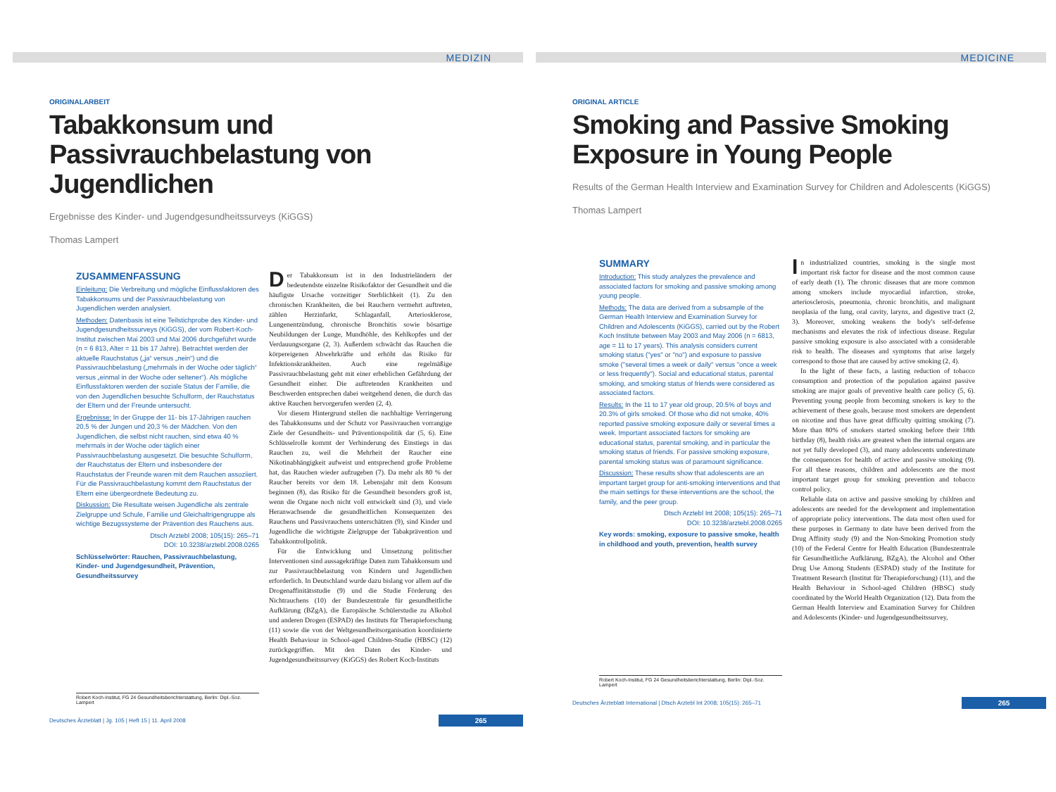MEDIZIN
ORIGINALARBEIT
Tabakkonsum und Passivrauchbelastung von Jugendlichen
Ergebnisse des Kinder- und Jugendgesundheitssurveys (KiGGS)
Thomas Lampert
ZUSAMMENFASSUNG
Einleitung: Die Verbreitung und mögliche Einflussfaktoren des Tabakkonsums und der Passivrauchbelastung von Jugendlichen werden analysiert.
Methoden: Datenbasis ist eine Teilstichprobe des Kinder- und Jugendgesundheitssurveys (KiGGS), der vom Robert-Koch-Institut zwischen Mai 2003 und Mai 2006 durchgeführt wurde (n = 6 813, Alter = 11 bis 17 Jahre). Betrachtet werden der aktuelle Rauchstatus („ja“ versus „nein“) und die Passivrauchbelastung („mehrmals in der Woche oder täglich“ versus „einmal in der Woche oder seltener“). Als mögliche Einflussfaktoren werden der soziale Status der Familie, die von den Jugendlichen besuchte Schulform, der Rauchstatus der Eltern und der Freunde untersucht.
Ergebnisse: In der Gruppe der 11- bis 17-Jährigen rauchen 20,5 % der Jungen und 20,3 % der Mädchen. Von den Jugendlichen, die selbst nicht rauchen, sind etwa 40 % mehrmals in der Woche oder täglich einer Passivrauchbelastung ausgesetzt. Die besuchte Schulform, der Rauchstatus der Eltern und insbesondere der Rauchstatus der Freunde waren mit dem Rauchen assoziiert. Für die Passivrauchbelastung kommt dem Rauchstatus der Eltern eine übergeordnete Bedeutung zu.
Diskussion: Die Resultate weisen Jugendliche als zentrale Zielgruppe und Schule, Familie und Gleichaltrigengruppe als wichtige Bezugssysteme der Prävention des Rauchens aus.
Dtsch Arztebl 2008; 105(15): 265–71
DOI: 10.3238/arztebl.2008.0265
Schlüsselwörter: Rauchen, Passivrauchbelastung, Kinder- und Jugendgesundheit, Prävention, Gesundheitssurvey
Robert Koch-Institut, FG 24 Gesundheitsberichterstattung, Berlin: Dipl.-Soz. Lampert
Der Tabakkonsum ist in den Industrieländern der bedeutendste einzelne Risikofaktor der Gesundheit und die häufigste Ursache vorzeitiger Sterblichkeit (1). Zu den chronischen Krankheiten, die bei Rauchern vermehrt auftreten, zählen Herzinfarkt, Schlaganfall, Arteriosklerose, Lungenentzündung, chronische Bronchitis sowie bösartige Neubildungen der Lunge, Mundhöhle, des Kehlkopfes und der Verdauungsorgane (2, 3). Außerdem schwächt das Rauchen die körpereigenen Abwehrkräfte und erhöht das Risiko für Infektionskrankheiten. Auch eine regelmäßige Passivrauchbelastung geht mit einer erheblichen Gefährdung der Gesundheit einher. Die auftretenden Krankheiten und Beschwerden entsprechen dabei weitgehend denen, die durch das aktive Rauchen hervorgerufen werden (2, 4).
Vor diesem Hintergrund stellen die nachhaltige Verringerung des Tabakkonsums und der Schutz vor Passivrauchen vorrangige Ziele der Gesundheits- und Präventionspolitik dar (5, 6). Eine Schlüsselrolle kommt der Verhinderung des Einstiegs in das Rauchen zu, weil die Mehrheit der Raucher eine Nikotinabhängigkeit aufweist und entsprechend große Probleme hat, das Rauchen wieder aufzugeben (7). Da mehr als 80 % der Raucher bereits vor dem 18. Lebensjahr mit dem Konsum beginnen (8), das Risiko für die Gesundheit besonders groß ist, wenn die Organe noch nicht voll entwickelt sind (3), und viele Heranwachsende die gesundheitlichen Konsequenzen des Rauchens und Passivrauchens unterschätzen (9), sind Kinder und Jugendliche die wichtigste Zielgruppe der Tabakprävention und Tabakkontrollpolitik.
Für die Entwicklung und Umsetzung politischer Interventionen sind aussagekräftige Daten zum Tabakkonsum und zur Passivrauchbelastung von Kindern und Jugendlichen erforderlich. In Deutschland wurde dazu bislang vor allem auf die Drogenaffinitätsstudie (9) und die Studie Förderung des Nichtrauchens (10) der Bundeszentrale für gesundheitliche Aufklärung (BZgA), die Europäische Schülerstudie zu Alkohol und anderen Drogen (ESPAD) des Instituts für Therapieforschung (11) sowie die von der Weltgesundheitsorganisation koordinierte Health Behaviour in School-aged Children-Studie (HBSC) (12) zurückgegriffen. Mit den Daten des Kinder- und Jugendgesundheitssurvey (KiGGS) des Robert Koch-Instituts
Deutsches Ärzteblatt | Jg. 105 | Heft 15 | 11. April 2008 265
MEDICINE
ORIGINAL ARTICLE
Smoking and Passive Smoking Exposure in Young People
Results of the German Health Interview and Examination Survey for Children and Adolescents (KiGGS)
Thomas Lampert
SUMMARY
Introduction: This study analyzes the prevalence and associated factors for smoking and passive smoking among young people.
Methods: The data are derived from a subsample of the German Health Interview and Examination Survey for Children and Adolescents (KiGGS), carried out by the Robert Koch Institute between May 2003 and May 2006 (n = 6813, age = 11 to 17 years). This analysis considers current smoking status ("yes" or "no") and exposure to passive smoke ("several times a week or daily" versus "once a week or less frequently"). Social and educational status, parental smoking, and smoking status of friends were considered as associated factors.
Results: In the 11 to 17 year old group, 20.5% of boys and 20.3% of girls smoked. Of those who did not smoke, 40% reported passive smoking exposure daily or several times a week. Important associated factors for smoking are educational status, parental smoking, and in particular the smoking status of friends. For passive smoking exposure, parental smoking status was of paramount significance.
Discussion: These results show that adolescents are an important target group for anti-smoking interventions and that the main settings for these interventions are the school, the family, and the peer group.
Dtsch Arztebl Int 2008; 105(15): 265–71
DOI: 10.3238/arztebl.2008.0265
Key words: smoking, exposure to passive smoke, health in childhood and youth, prevention, health survey
Robert Koch-Institut, FG 24 Gesundheitsberichterstattung, Berlin: Dipl.-Soz. Lampert
In industrialized countries, smoking is the single most important risk factor for disease and the most common cause of early death (1). The chronic diseases that are more common among smokers include myocardial infarction, stroke, arteriosclerosis, pneumonia, chronic bronchitis, and malignant neoplasia of the lung, oral cavity, larynx, and digestive tract (2, 3). Moreover, smoking weakens the body's self-defense mechanisms and elevates the risk of infectious disease. Regular passive smoking exposure is also associated with a considerable risk to health. The diseases and symptoms that arise largely correspond to those that are caused by active smoking (2, 4).
In the light of these facts, a lasting reduction of tobacco consumption and protection of the population against passive smoking are major goals of preventive health care policy (5, 6). Preventing young people from becoming smokers is key to the achievement of these goals, because most smokers are dependent on nicotine and thus have great difficulty quitting smoking (7). More than 80% of smokers started smoking before their 18th birthday (8), health risks are greatest when the internal organs are not yet fully developed (3), and many adolescents underestimate the consequences for health of active and passive smoking (9). For all these reasons, children and adolescents are the most important target group for smoking prevention and tobacco control policy.
Reliable data on active and passive smoking by children and adolescents are needed for the development and implementation of appropriate policy interventions. The data most often used for these purposes in Germany to date have been derived from the Drug Affinity study (9) and the Non-Smoking Promotion study (10) of the Federal Centre for Health Education (Bundeszentrale für Gesundheitliche Aufklärung, BZgA), the Alcohol and Other Drug Use Among Students (ESPAD) study of the Institute for Treatment Research (Institut für Therapieforschung) (11), and the Health Behaviour in School-aged Children (HBSC) study coordinated by the World Health Organization (12). Data from the German Health Interview and Examination Survey for Children and Adolescents (Kinder- und Jugendgesundheitssurvey,
Deutsches Ärzteblatt International | Dtsch Arztebl Int 2008; 105(15): 265–71 265